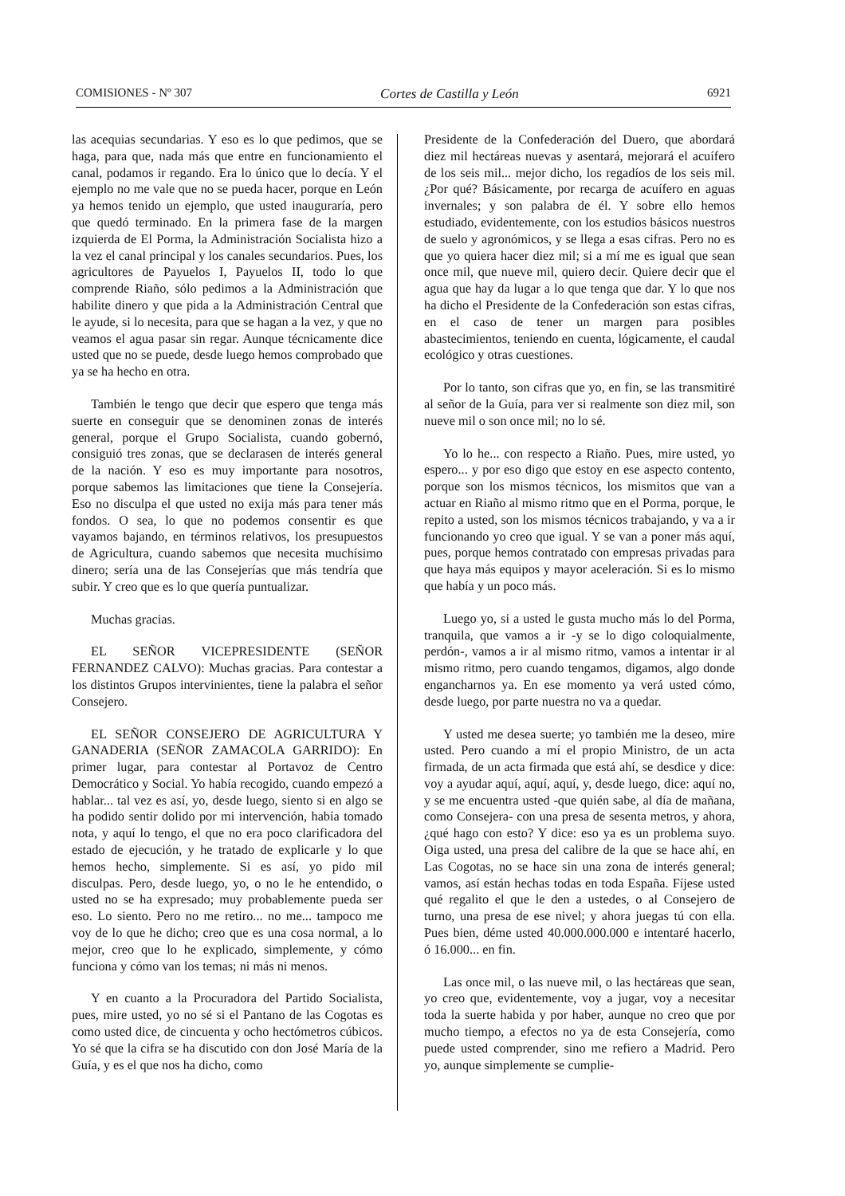COMISIONES - Nº 307 Cortes de Castilla y León 6921
las acequias secundarias. Y eso es lo que pedimos, que se haga, para que, nada más que entre en funcionamiento el canal, podamos ir regando. Era lo único que lo decía. Y el ejemplo no me vale que no se pueda hacer, porque en León ya hemos tenido un ejemplo, que usted inauguraría, pero que quedó terminado. En la primera fase de la margen izquierda de El Porma, la Administración Socialista hizo a la vez el canal principal y los canales secundarios. Pues, los agricultores de Payuelos I, Payuelos II, todo lo que comprende Riaño, sólo pedimos a la Administración que habilite dinero y que pida a la Administración Central que le ayude, si lo necesita, para que se hagan a la vez, y que no veamos el agua pasar sin regar. Aunque técnicamente dice usted que no se puede, desde luego hemos comprobado que ya se ha hecho en otra.
También le tengo que decir que espero que tenga más suerte en conseguir que se denominen zonas de interés general, porque el Grupo Socialista, cuando gobernó, consiguió tres zonas, que se declarasen de interés general de la nación. Y eso es muy importante para nosotros, porque sabemos las limitaciones que tiene la Consejería. Eso no disculpa el que usted no exija más para tener más fondos. O sea, lo que no podemos consentir es que vayamos bajando, en términos relativos, los presupuestos de Agricultura, cuando sabemos que necesita muchísimo dinero; sería una de las Consejerías que más tendría que subir. Y creo que es lo que quería puntualizar.
Muchas gracias.
EL SEÑOR VICEPRESIDENTE (SEÑOR FERNANDEZ CALVO): Muchas gracias. Para contestar a los distintos Grupos intervinientes, tiene la palabra el señor Consejero.
EL SEÑOR CONSEJERO DE AGRICULTURA Y GANADERIA (SEÑOR ZAMACOLA GARRIDO): En primer lugar, para contestar al Portavoz de Centro Democrático y Social. Yo había recogido, cuando empezó a hablar... tal vez es así, yo, desde luego, siento si en algo se ha podido sentir dolido por mi intervención, había tomado nota, y aquí lo tengo, el que no era poco clarificadora del estado de ejecución, y he tratado de explicarle y lo que hemos hecho, simplemente. Si es así, yo pido mil disculpas. Pero, desde luego, yo, o no le he entendido, o usted no se ha expresado; muy probablemente pueda ser eso. Lo siento. Pero no me retiro... no me... tampoco me voy de lo que he dicho; creo que es una cosa normal, a lo mejor, creo que lo he explicado, simplemente, y cómo funciona y cómo van los temas; ni más ni menos.
Y en cuanto a la Procuradora del Partido Socialista, pues, mire usted, yo no sé si el Pantano de las Cogotas es como usted dice, de cincuenta y ocho hectómetros cúbicos. Yo sé que la cifra se ha discutido con don José María de la Guía, y es el que nos ha dicho, como
Presidente de la Confederación del Duero, que abordará diez mil hectáreas nuevas y asentará, mejorará el acuífero de los seis mil... mejor dicho, los regadíos de los seis mil. ¿Por qué? Básicamente, por recarga de acuífero en aguas invernales; y son palabra de él. Y sobre ello hemos estudiado, evidentemente, con los estudios básicos nuestros de suelo y agronómicos, y se llega a esas cifras. Pero no es que yo quiera hacer diez mil; si a mí me es igual que sean once mil, que nueve mil, quiero decir. Quiere decir que el agua que hay da lugar a lo que tenga que dar. Y lo que nos ha dicho el Presidente de la Confederación son estas cifras, en el caso de tener un margen para posibles abastecimientos, teniendo en cuenta, lógicamente, el caudal ecológico y otras cuestiones.
Por lo tanto, son cifras que yo, en fin, se las transmitiré al señor de la Guía, para ver si realmente son diez mil, son nueve mil o son once mil; no lo sé.
Yo lo he... con respecto a Riaño. Pues, mire usted, yo espero... y por eso digo que estoy en ese aspecto contento, porque son los mismos técnicos, los mismitos que van a actuar en Riaño al mismo ritmo que en el Porma, porque, le repito a usted, son los mismos técnicos trabajando, y va a ir funcionando yo creo que igual. Y se van a poner más aquí, pues, porque hemos contratado con empresas privadas para que haya más equipos y mayor aceleración. Si es lo mismo que había y un poco más.
Luego yo, si a usted le gusta mucho más lo del Porma, tranquila, que vamos a ir -y se lo digo coloquialmente, perdón-, vamos a ir al mismo ritmo, vamos a intentar ir al mismo ritmo, pero cuando tengamos, digamos, algo donde engancharnos ya. En ese momento ya verá usted cómo, desde luego, por parte nuestra no va a quedar.
Y usted me desea suerte; yo también me la deseo, mire usted. Pero cuando a mí el propio Ministro, de un acta firmada, de un acta firmada que está ahí, se desdice y dice: voy a ayudar aquí, aquí, aquí, y, desde luego, dice: aquí no, y se me encuentra usted -que quién sabe, al día de mañana, como Consejera- con una presa de sesenta metros, y ahora, ¿qué hago con esto? Y dice: eso ya es un problema suyo. Oiga usted, una presa del calibre de la que se hace ahí, en Las Cogotas, no se hace sin una zona de interés general; vamos, así están hechas todas en toda España. Fíjese usted qué regalito el que le den a ustedes, o al Consejero de turno, una presa de ese nivel; y ahora juegas tú con ella. Pues bien, déme usted 40.000.000.000 e intentaré hacerlo, ó 16.000... en fin.
Las once mil, o las nueve mil, o las hectáreas que sean, yo creo que, evidentemente, voy a jugar, voy a necesitar toda la suerte habida y por haber, aunque no creo que por mucho tiempo, a efectos no ya de esta Consejería, como puede usted comprender, sino me refiero a Madrid. Pero yo, aunque simplemente se cumplie-